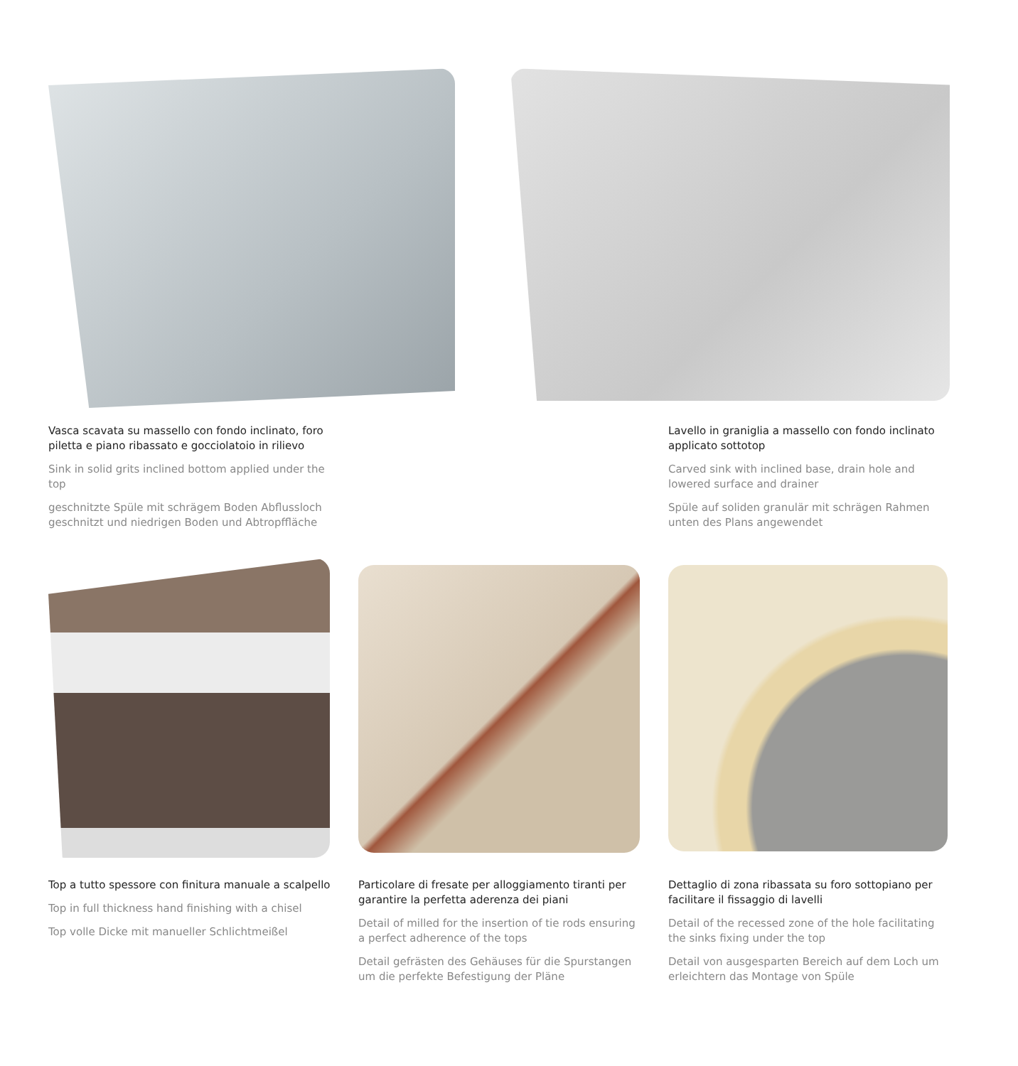Vasca scavata su massello con fondo inclinato, foro piletta e piano ribassato e gocciolatoio in rilievo
Sink in solid grits inclined bottom applied under the top
geschnitzte Spüle mit schrägem Boden Abflussloch geschnitzt und niedrigen Boden und Abtropffläche
Lavello in graniglia a massello con fondo inclinato applicato sottotop
Carved sink with inclined base, drain hole and lowered surface and drainer
Spüle auf soliden granulär mit schrägen Rahmen unten des Plans angewendet
Top a tutto spessore con finitura manuale a scalpello
Top in full thickness hand finishing with a chisel
Top volle Dicke mit manueller Schlichtmeißel
Particolare di fresate per alloggiamento tiranti per garantire la perfetta aderenza dei piani
Detail of milled for the insertion of tie rods ensuring a perfect adherence of the tops
Detail gefrästen des Gehäuses für die Spurstangen um die perfekte Befestigung der Pläne
Dettaglio di zona ribassata su foro sottopiano per facilitare il fissaggio di lavelli
Detail of the recessed zone of the hole facilitating the sinks fixing under the top
Detail von ausgesparten Bereich auf dem Loch um erleichtern das Montage von Spüle